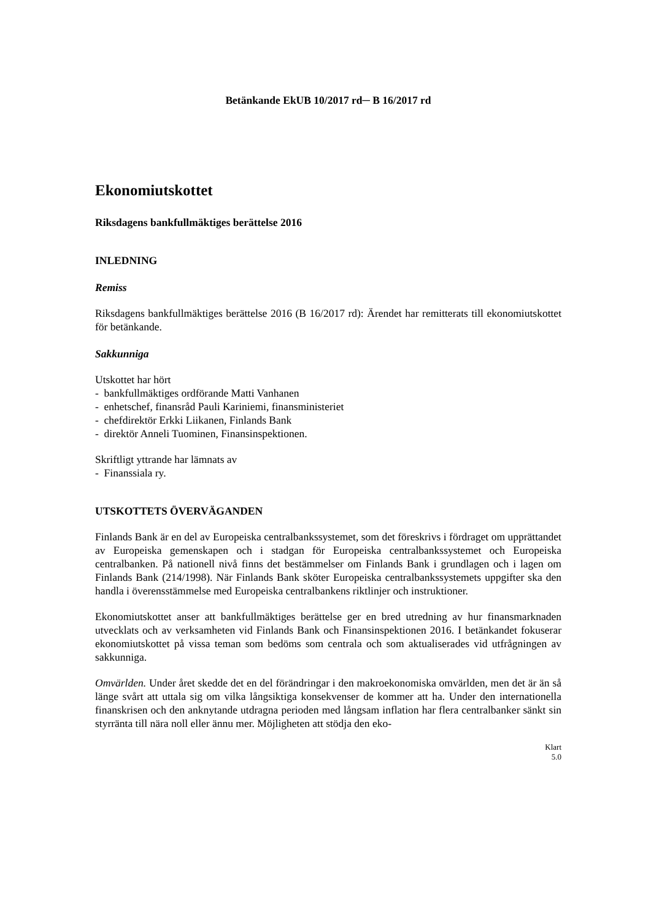Betänkande EkUB 10/2017 rd─ B 16/2017 rd
Ekonomiutskottet
Riksdagens bankfullmäktiges berättelse 2016
INLEDNING
Remiss
Riksdagens bankfullmäktiges berättelse 2016 (B 16/2017 rd): Ärendet har remitterats till ekonomiutskottet för betänkande.
Sakkunniga
Utskottet har hört
- bankfullmäktiges ordförande Matti Vanhanen
- enhetschef, finansråd Pauli Kariniemi, finansministeriet
- chefdirektör Erkki Liikanen, Finlands Bank
- direktör Anneli Tuominen, Finansinspektionen.
Skriftligt yttrande har lämnats av
- Finanssiala ry.
UTSKOTTETS ÖVERVÄGANDEN
Finlands Bank är en del av Europeiska centralbankssystemet, som det föreskrivs i fördraget om upprättandet av Europeiska gemenskapen och i stadgan för Europeiska centralbankssystemet och Europeiska centralbanken. På nationell nivå finns det bestämmelser om Finlands Bank i grundlagen och i lagen om Finlands Bank (214/1998). När Finlands Bank sköter Europeiska centralbankssystemets uppgifter ska den handla i överensstämmelse med Europeiska centralbankens riktlinjer och instruktioner.
Ekonomiutskottet anser att bankfullmäktiges berättelse ger en bred utredning av hur finansmarknaden utvecklats och av verksamheten vid Finlands Bank och Finansinspektionen 2016. I betänkandet fokuserar ekonomiutskottet på vissa teman som bedöms som centrala och som aktualiserades vid utfrågningen av sakkunniga.
Omvärlden. Under året skedde det en del förändringar i den makroekonomiska omvärlden, men det är än så länge svårt att uttala sig om vilka långsiktiga konsekvenser de kommer att ha. Under den internationella finanskrisen och den anknytande utdragna perioden med långsam inflation har flera centralbanker sänkt sin styrränta till nära noll eller ännu mer. Möjligheten att stödja den eko-
Klart
5.0